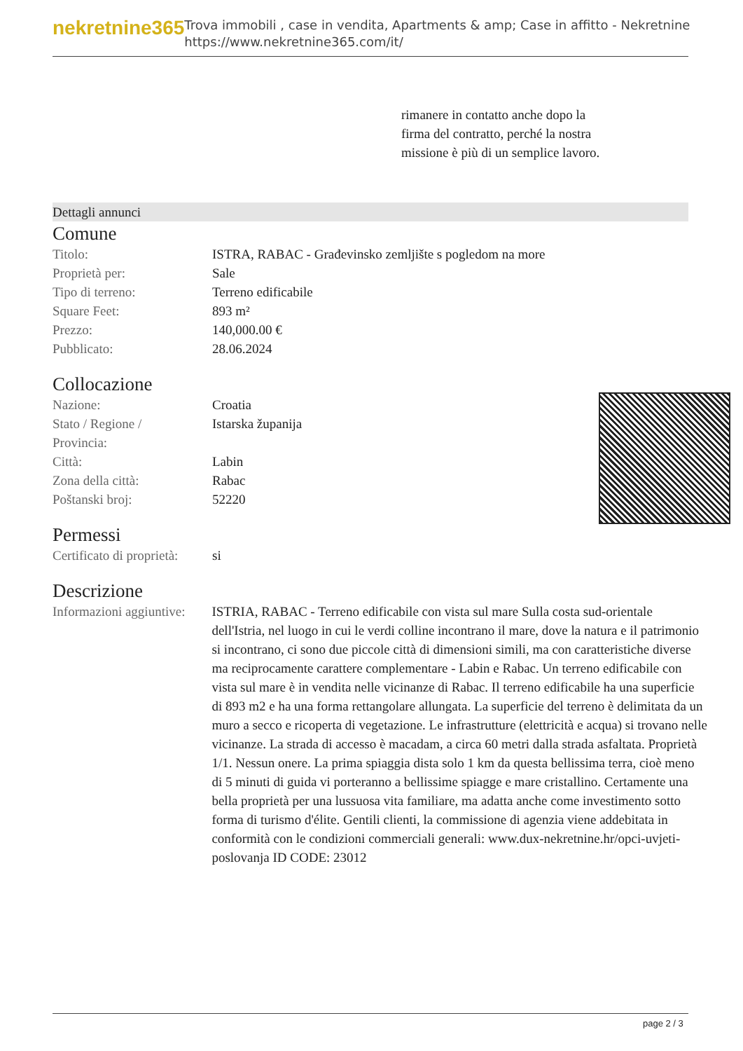nekretnine365
Trova immobili , case in vendita, Apartments & amp; Case in affitto - Nekretnine
https://www.nekretnine365.com/it/
rimanere in contatto anche dopo la firma del contratto, perché la nostra missione è più di un semplice lavoro.
Dettagli annunci
Comune
| Titolo: | ISTRA, RABAC - Građevinsko zemljište s pogledom na more |
| Proprietà per: | Sale |
| Tipo di terreno: | Terreno edificabile |
| Square Feet: | 893 m² |
| Prezzo: | 140,000.00 € |
| Pubblicato: | 28.06.2024 |
Collocazione
| Nazione: | Croatia |
| Stato / Regione / Provincia: | Istarska županija |
| Città: | Labin |
| Zona della città: | Rabac |
| Poštanski broj: | 52220 |
Permessi
| Certificato di proprietà: | si |
Descrizione
| Informazioni aggiuntive: | ISTRIA, RABAC - Terreno edificabile con vista sul mare Sulla costa sud-orientale dell'Istria, nel luogo in cui le verdi colline incontrano il mare, dove la natura e il patrimonio si incontrano, ci sono due piccole città di dimensioni simili, ma con caratteristiche diverse ma reciprocamente carattere complementare - Labin e Rabac. Un terreno edificabile con vista sul mare è in vendita nelle vicinanze di Rabac. Il terreno edificabile ha una superficie di 893 m2 e ha una forma rettangolare allungata. La superficie del terreno è delimitata da un muro a secco e ricoperta di vegetazione. Le infrastrutture (elettricità e acqua) si trovano nelle vicinanze. La strada di accesso è macadam, a circa 60 metri dalla strada asfaltata. Proprietà 1/1. Nessun onere. La prima spiaggia dista solo 1 km da questa bellissima terra, cioè meno di 5 minuti di guida vi porteranno a bellissime spiagge e mare cristallino. Certamente una bella proprietà per una lussuosa vita familiare, ma adatta anche come investimento sotto forma di turismo d'élite. Gentili clienti, la commissione di agenzia viene addebitata in conformità con le condizioni commerciali generali: www.dux-nekretnine.hr/opci-uvjeti-poslovanja ID CODE: 23012 |
page 2 / 3